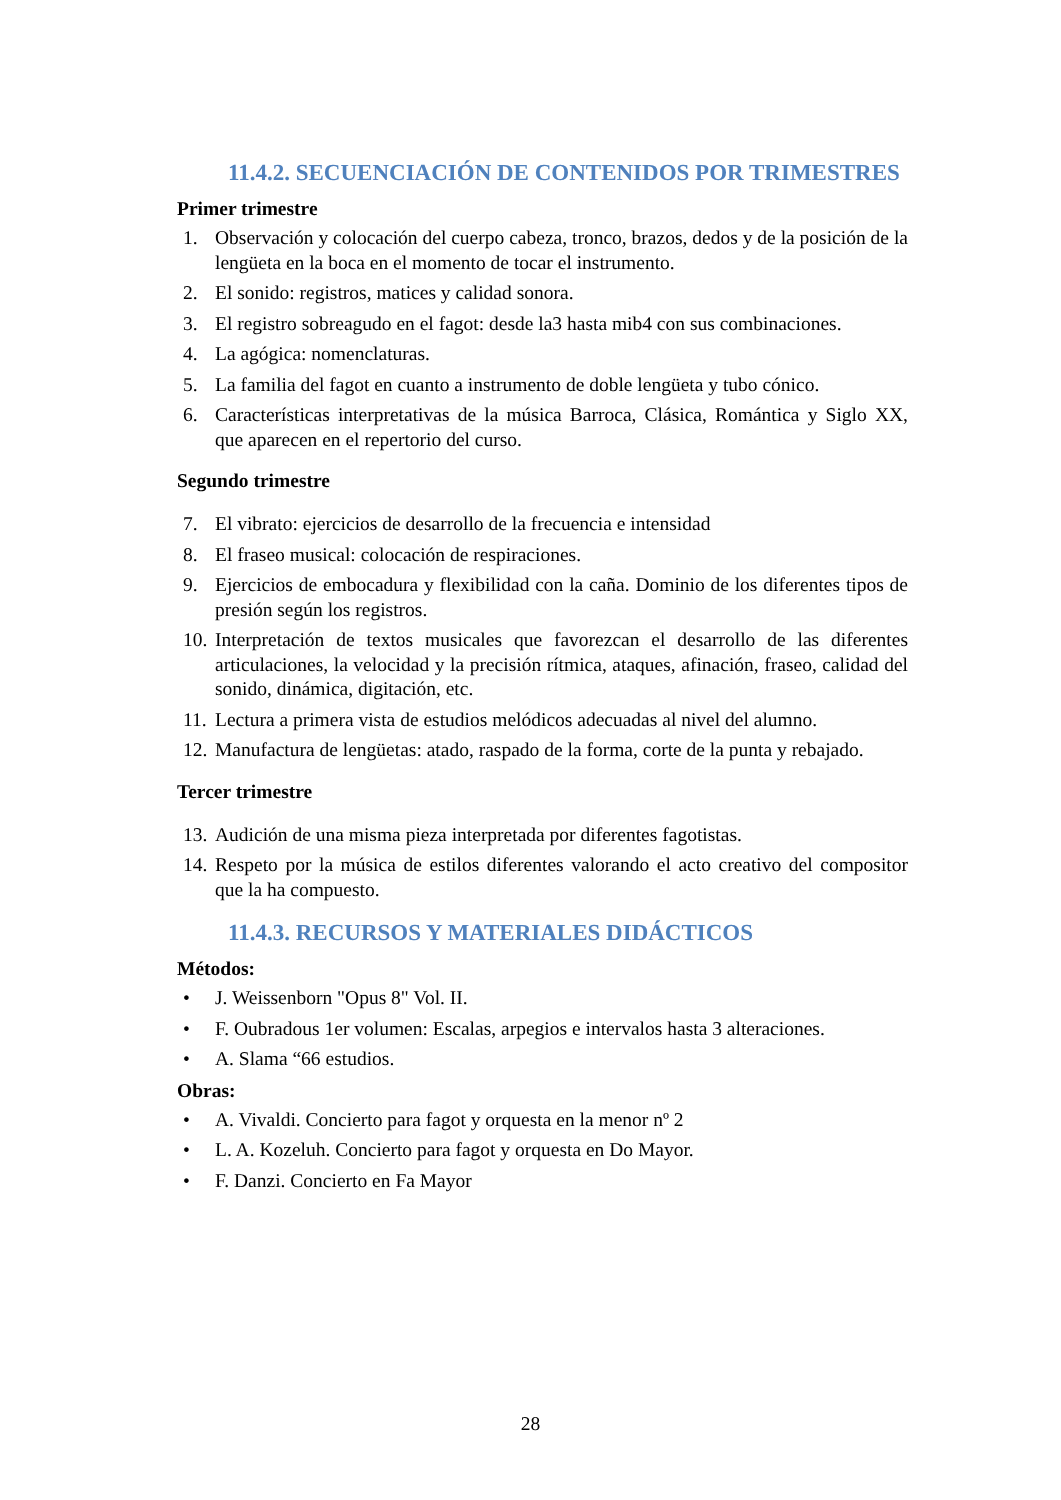11.4.2. SECUENCIACIÓN DE CONTENIDOS POR TRIMESTRES
Primer trimestre
1. Observación y colocación del cuerpo cabeza, tronco, brazos, dedos y de la posición de la lengüeta en la boca en el momento de tocar el instrumento.
2. El sonido: registros, matices y calidad sonora.
3. El registro sobreagudo en el fagot: desde la3 hasta mib4 con sus combinaciones.
4. La agógica: nomenclaturas.
5. La familia del fagot en cuanto a instrumento de doble lengüeta y tubo cónico.
6. Características interpretativas de la música Barroca, Clásica, Romántica y Siglo XX, que aparecen en el repertorio del curso.
Segundo trimestre
7. El vibrato: ejercicios de desarrollo de la frecuencia e intensidad
8. El fraseo musical: colocación de respiraciones.
9. Ejercicios de embocadura y flexibilidad con la caña. Dominio de los diferentes tipos de presión según los registros.
10. Interpretación de textos musicales que favorezcan el desarrollo de las diferentes articulaciones, la velocidad y la precisión rítmica, ataques, afinación, fraseo, calidad del sonido, dinámica, digitación, etc.
11. Lectura a primera vista de estudios melódicos adecuadas al nivel del alumno.
12. Manufactura de lengüetas: atado, raspado de la forma, corte de la punta y rebajado.
Tercer trimestre
13. Audición de una misma pieza interpretada por diferentes fagotistas.
14. Respeto por la música de estilos diferentes valorando el acto creativo del compositor que la ha compuesto.
11.4.3. RECURSOS Y MATERIALES DIDÁCTICOS
Métodos:
• J. Weissenborn "Opus 8" Vol. II.
• F. Oubradous 1er volumen: Escalas, arpegios e intervalos hasta 3 alteraciones.
• A. Slama “66 estudios.
Obras:
• A. Vivaldi. Concierto para fagot y orquesta en la menor nº 2
• L. A. Kozeluh. Concierto para fagot y orquesta en Do Mayor.
• F. Danzi. Concierto en Fa Mayor
28